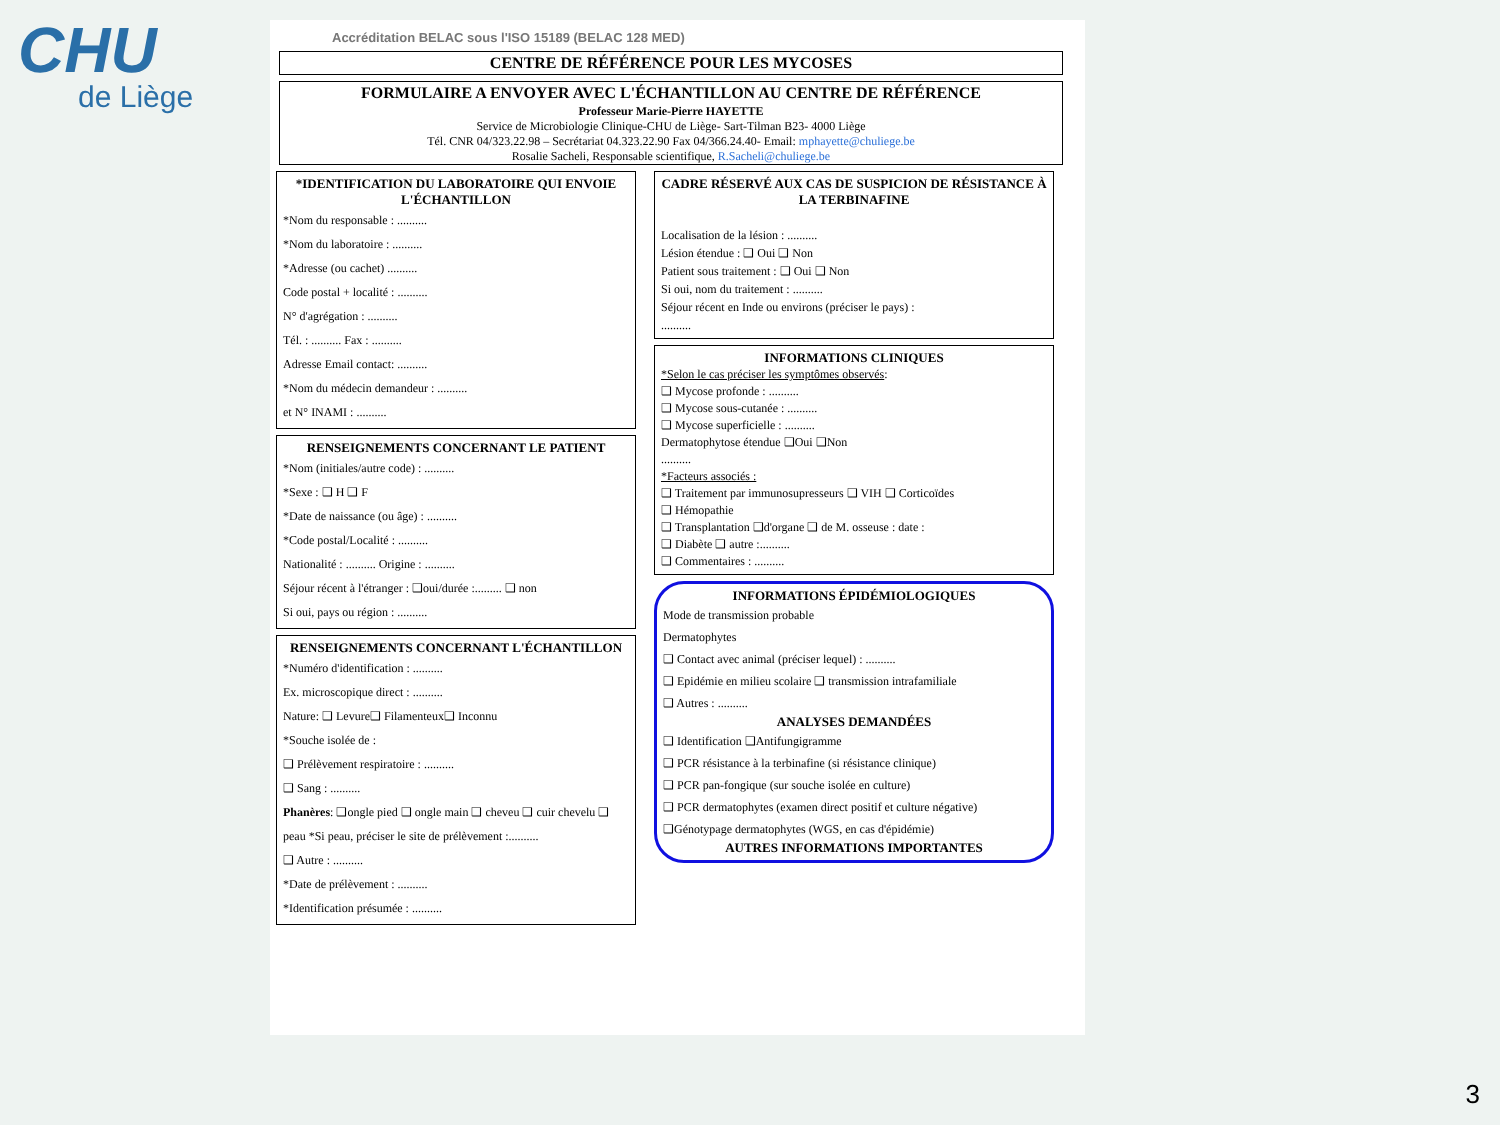CHU
de Liège
Accréditation BELAC sous l'ISO 15189 (BELAC 128 MED)
CENTRE DE RÉFÉRENCE POUR LES MYCOSES
FORMULAIRE A ENVOYER AVEC L'ÉCHANTILLON AU CENTRE DE RÉFÉRENCE
Professeur Marie-Pierre HAYETTE
Service de Microbiologie Clinique-CHU de Liège- Sart-Tilman B23- 4000 Liège
Tél. CNR 04/323.22.98 – Secrétariat 04.323.22.90 Fax 04/366.24.40- Email: mphayette@chuliege.be
Rosalie Sacheli, Responsable scientifique, R.Sacheli@chuliege.be
*IDENTIFICATION DU LABORATOIRE QUI ENVOIE L'ÉCHANTILLON
*Nom du responsable : ..........
*Nom du laboratoire : ..........
*Adresse (ou cachet) ..........
Code postal + localité : ..........
N° d'agrégation : ..........
Tél. : .......... Fax : ..........
Adresse Email contact: ..........
*Nom du médecin demandeur : ..........
et N° INAMI : ..........
RENSEIGNEMENTS CONCERNANT LE PATIENT
*Nom (initiales/autre code) : ..........
*Sexe : ❑ H ❑ F
*Date de naissance (ou âge) : ..........
*Code postal/Localité : ..........
Nationalité : .......... Origine : ..........
Séjour récent à l'étranger : ❑oui/durée :......... ❑ non
Si oui, pays ou région : ..........
RENSEIGNEMENTS CONCERNANT L'ÉCHANTILLON
*Numéro d'identification : ..........
Ex. microscopique direct : ..........
Nature: ❑ Levure❑ Filamenteux❑ Inconnu
*Souche isolée de :
❑ Prélèvement respiratoire : ..........
❑ Sang : ..........
Phanères: ❑ongle pied ❑ ongle main ❑ cheveu ❑ cuir chevelu ❑ peau *Si peau, préciser le site de prélèvement :..........
❑ Autre : ..........
*Date de prélèvement : ..........
*Identification présumée : ..........
CADRE RÉSERVÉ AUX CAS DE SUSPICION DE RÉSISTANCE À LA TERBINAFINE
Localisation de la lésion : ..........
Lésion étendue : ❑ Oui ❑ Non
Patient sous traitement : ❑ Oui ❑ Non
Si oui, nom du traitement : ..........
Séjour récent en Inde ou environs (préciser le pays) :
..........
INFORMATIONS CLINIQUES
*Selon le cas préciser les symptômes observés:
❑ Mycose profonde : ..........
❑ Mycose sous-cutanée : ..........
❑ Mycose superficielle : ..........
Dermatophytose étendue ❑Oui ❑Non
..........
*Facteurs associés :
❑ Traitement par immunosupresseurs ❑ VIH ❑ Corticoïdes
❑ Hémopathie
❑ Transplantation ❑d'organe ❑ de M. osseuse : date :
❑ Diabète ❑ autre :..........
❑ Commentaires : ..........
INFORMATIONS ÉPIDÉMIOLOGIQUES
Mode de transmission probable
Dermatophytes
❑ Contact avec animal (préciser lequel) : ..........
❑ Epidémie en milieu scolaire ❑ transmission intrafamiliale
❑ Autres : ..........
ANALYSES DEMANDÉES
❑ Identification ❑Antifungigramme
❑ PCR résistance à la terbinafine (si résistance clinique)
❑ PCR pan-fongique (sur souche isolée en culture)
❑ PCR dermatophytes (examen direct positif et culture négative)
❑Génotypage dermatophytes (WGS, en cas d'épidémie)
AUTRES INFORMATIONS IMPORTANTES
3